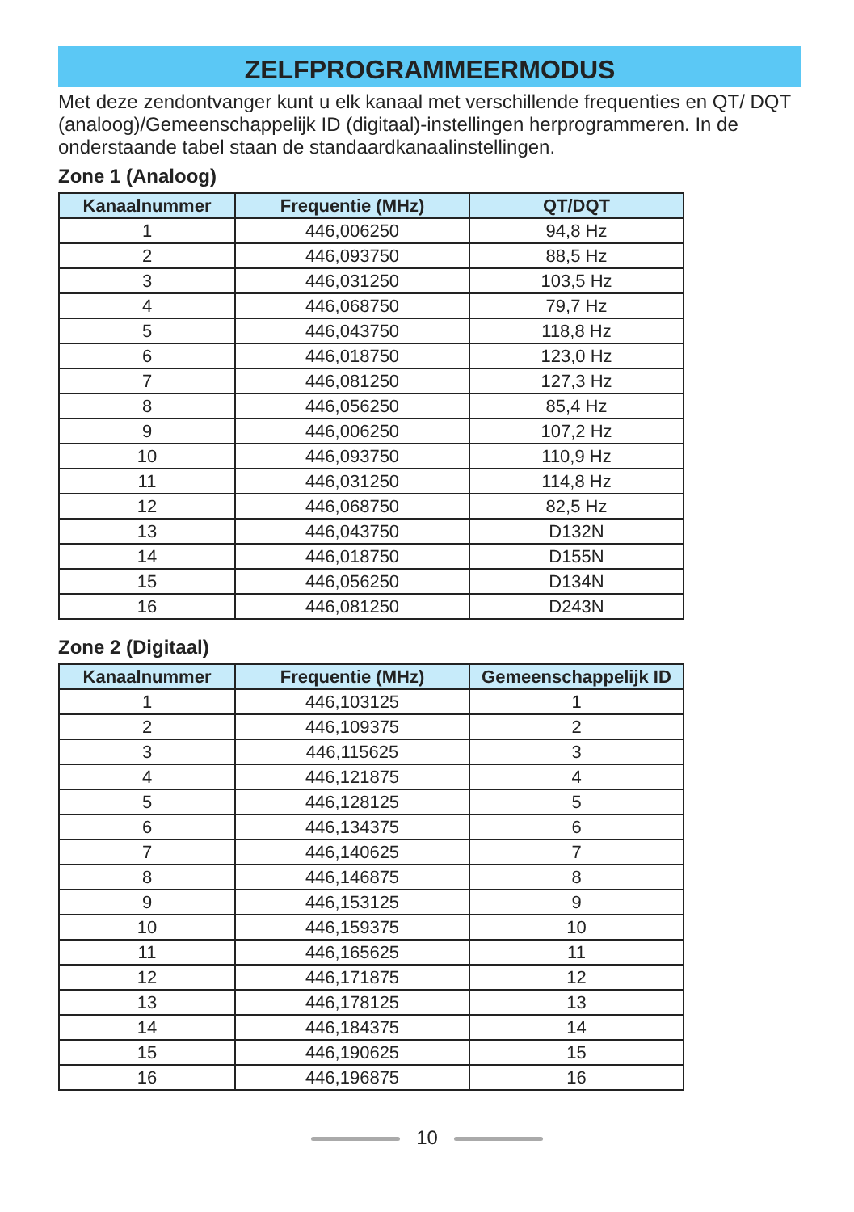ZELFPROGRAMMEERMODUS
Met deze zendontvanger kunt u elk kanaal met verschillende frequenties en QT/ DQT (analoog)/Gemeenschappelijk ID (digitaal)-instellingen herprogrammeren. In de onderstaande tabel staan de standaardkanaalinstellingen.
Zone 1 (Analoog)
| Kanaalnummer | Frequentie (MHz) | QT/DQT |
| --- | --- | --- |
| 1 | 446,006250 | 94,8 Hz |
| 2 | 446,093750 | 88,5 Hz |
| 3 | 446,031250 | 103,5 Hz |
| 4 | 446,068750 | 79,7 Hz |
| 5 | 446,043750 | 118,8 Hz |
| 6 | 446,018750 | 123,0 Hz |
| 7 | 446,081250 | 127,3 Hz |
| 8 | 446,056250 | 85,4 Hz |
| 9 | 446,006250 | 107,2 Hz |
| 10 | 446,093750 | 110,9 Hz |
| 11 | 446,031250 | 114,8 Hz |
| 12 | 446,068750 | 82,5 Hz |
| 13 | 446,043750 | D132N |
| 14 | 446,018750 | D155N |
| 15 | 446,056250 | D134N |
| 16 | 446,081250 | D243N |
Zone 2 (Digitaal)
| Kanaalnummer | Frequentie (MHz) | Gemeenschappelijk ID |
| --- | --- | --- |
| 1 | 446,103125 | 1 |
| 2 | 446,109375 | 2 |
| 3 | 446,115625 | 3 |
| 4 | 446,121875 | 4 |
| 5 | 446,128125 | 5 |
| 6 | 446,134375 | 6 |
| 7 | 446,140625 | 7 |
| 8 | 446,146875 | 8 |
| 9 | 446,153125 | 9 |
| 10 | 446,159375 | 10 |
| 11 | 446,165625 | 11 |
| 12 | 446,171875 | 12 |
| 13 | 446,178125 | 13 |
| 14 | 446,184375 | 14 |
| 15 | 446,190625 | 15 |
| 16 | 446,196875 | 16 |
10